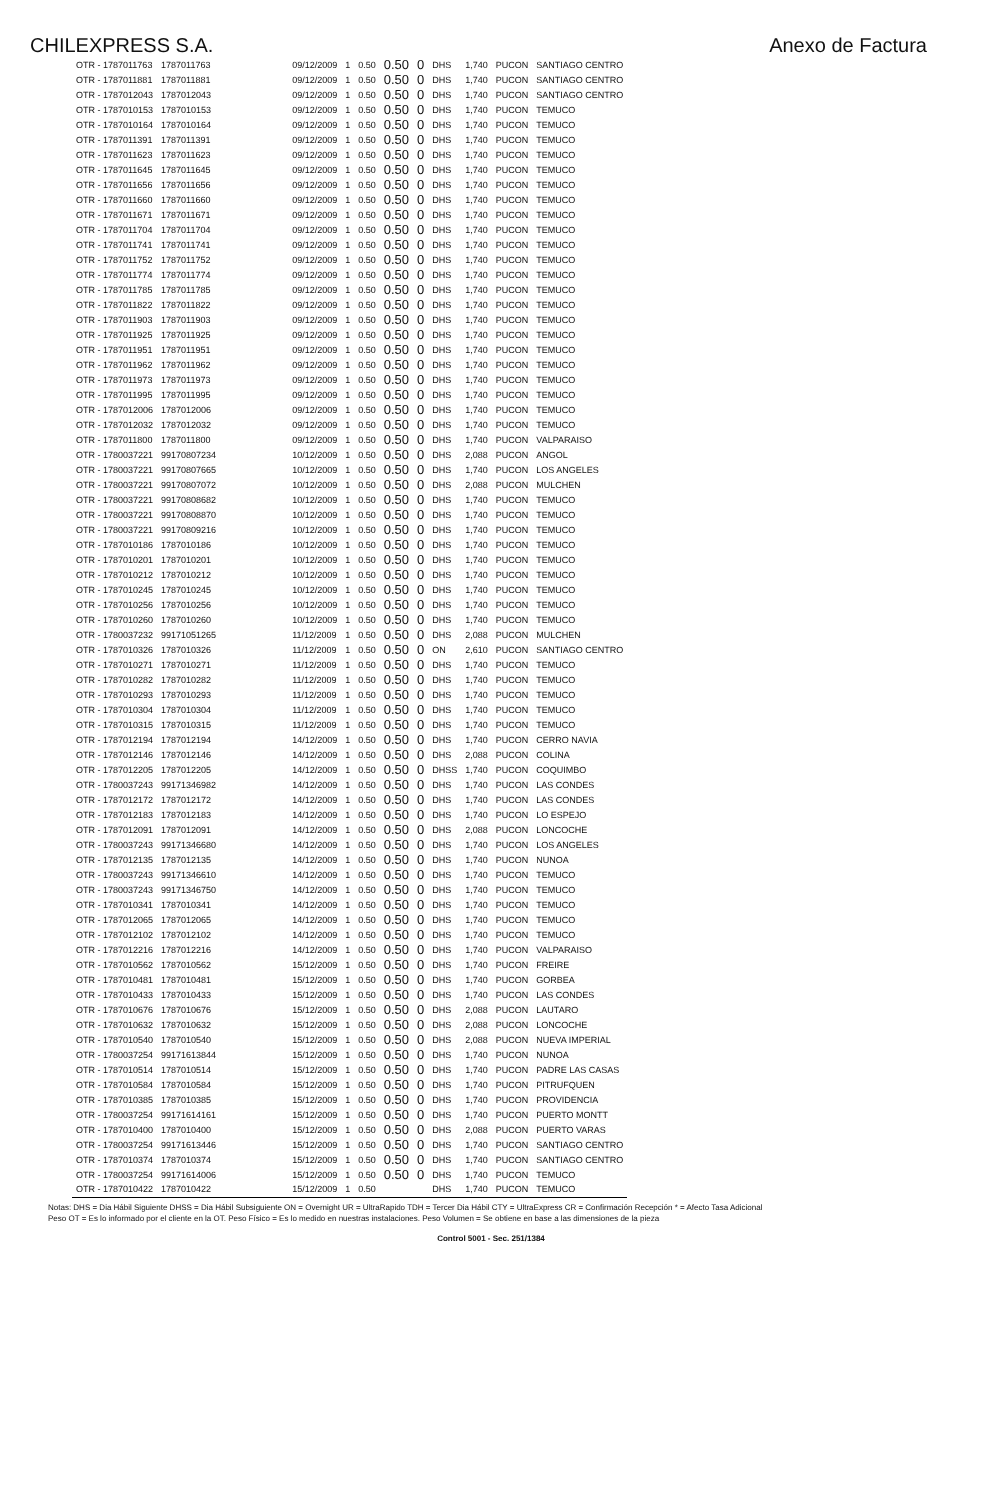CHILEXPRESS S.A. Anexo de Factura
| OTR - 1787011763 | 1787011763 | | 09/12/2009 | 1 | 0.50 | 0.50 | 0 | DHS | 1,740 | PUCON | SANTIAGO CENTRO |
| OTR - 1787011881 | 1787011881 | | 09/12/2009 | 1 | 0.50 | 0.50 | 0 | DHS | 1,740 | PUCON | SANTIAGO CENTRO |
| OTR - 1787012043 | 1787012043 | | 09/12/2009 | 1 | 0.50 | 0.50 | 0 | DHS | 1,740 | PUCON | SANTIAGO CENTRO |
| OTR - 1787010153 | 1787010153 | | 09/12/2009 | 1 | 0.50 | 0.50 | 0 | DHS | 1,740 | PUCON | TEMUCO |
| OTR - 1787010164 | 1787010164 | | 09/12/2009 | 1 | 0.50 | 0.50 | 0 | DHS | 1,740 | PUCON | TEMUCO |
| OTR - 1787011391 | 1787011391 | | 09/12/2009 | 1 | 0.50 | 0.50 | 0 | DHS | 1,740 | PUCON | TEMUCO |
| OTR - 1787011623 | 1787011623 | | 09/12/2009 | 1 | 0.50 | 0.50 | 0 | DHS | 1,740 | PUCON | TEMUCO |
| OTR - 1787011645 | 1787011645 | | 09/12/2009 | 1 | 0.50 | 0.50 | 0 | DHS | 1,740 | PUCON | TEMUCO |
| OTR - 1787011656 | 1787011656 | | 09/12/2009 | 1 | 0.50 | 0.50 | 0 | DHS | 1,740 | PUCON | TEMUCO |
| OTR - 1787011660 | 1787011660 | | 09/12/2009 | 1 | 0.50 | 0.50 | 0 | DHS | 1,740 | PUCON | TEMUCO |
| OTR - 1787011671 | 1787011671 | | 09/12/2009 | 1 | 0.50 | 0.50 | 0 | DHS | 1,740 | PUCON | TEMUCO |
| OTR - 1787011704 | 1787011704 | | 09/12/2009 | 1 | 0.50 | 0.50 | 0 | DHS | 1,740 | PUCON | TEMUCO |
| OTR - 1787011741 | 1787011741 | | 09/12/2009 | 1 | 0.50 | 0.50 | 0 | DHS | 1,740 | PUCON | TEMUCO |
| OTR - 1787011752 | 1787011752 | | 09/12/2009 | 1 | 0.50 | 0.50 | 0 | DHS | 1,740 | PUCON | TEMUCO |
| OTR - 1787011774 | 1787011774 | | 09/12/2009 | 1 | 0.50 | 0.50 | 0 | DHS | 1,740 | PUCON | TEMUCO |
| OTR - 1787011785 | 1787011785 | | 09/12/2009 | 1 | 0.50 | 0.50 | 0 | DHS | 1,740 | PUCON | TEMUCO |
| OTR - 1787011822 | 1787011822 | | 09/12/2009 | 1 | 0.50 | 0.50 | 0 | DHS | 1,740 | PUCON | TEMUCO |
| OTR - 1787011903 | 1787011903 | | 09/12/2009 | 1 | 0.50 | 0.50 | 0 | DHS | 1,740 | PUCON | TEMUCO |
| OTR - 1787011925 | 1787011925 | | 09/12/2009 | 1 | 0.50 | 0.50 | 0 | DHS | 1,740 | PUCON | TEMUCO |
| OTR - 1787011951 | 1787011951 | | 09/12/2009 | 1 | 0.50 | 0.50 | 0 | DHS | 1,740 | PUCON | TEMUCO |
| OTR - 1787011962 | 1787011962 | | 09/12/2009 | 1 | 0.50 | 0.50 | 0 | DHS | 1,740 | PUCON | TEMUCO |
| OTR - 1787011973 | 1787011973 | | 09/12/2009 | 1 | 0.50 | 0.50 | 0 | DHS | 1,740 | PUCON | TEMUCO |
| OTR - 1787011995 | 1787011995 | | 09/12/2009 | 1 | 0.50 | 0.50 | 0 | DHS | 1,740 | PUCON | TEMUCO |
| OTR - 1787012006 | 1787012006 | | 09/12/2009 | 1 | 0.50 | 0.50 | 0 | DHS | 1,740 | PUCON | TEMUCO |
| OTR - 1787012032 | 1787012032 | | 09/12/2009 | 1 | 0.50 | 0.50 | 0 | DHS | 1,740 | PUCON | TEMUCO |
| OTR - 1787011800 | 1787011800 | | 09/12/2009 | 1 | 0.50 | 0.50 | 0 | DHS | 1,740 | PUCON | VALPARAISO |
| OTR - 1780037221 | 99170807234 | | 10/12/2009 | 1 | 0.50 | 0.50 | 0 | DHS | 2,088 | PUCON | ANGOL |
| OTR - 1780037221 | 99170807665 | | 10/12/2009 | 1 | 0.50 | 0.50 | 0 | DHS | 1,740 | PUCON | LOS ANGELES |
| OTR - 1780037221 | 99170807072 | | 10/12/2009 | 1 | 0.50 | 0.50 | 0 | DHS | 2,088 | PUCON | MULCHEN |
| OTR - 1780037221 | 99170808682 | | 10/12/2009 | 1 | 0.50 | 0.50 | 0 | DHS | 1,740 | PUCON | TEMUCO |
| OTR - 1780037221 | 99170808870 | | 10/12/2009 | 1 | 0.50 | 0.50 | 0 | DHS | 1,740 | PUCON | TEMUCO |
| OTR - 1780037221 | 99170809216 | | 10/12/2009 | 1 | 0.50 | 0.50 | 0 | DHS | 1,740 | PUCON | TEMUCO |
| OTR - 1787010186 | 1787010186 | | 10/12/2009 | 1 | 0.50 | 0.50 | 0 | DHS | 1,740 | PUCON | TEMUCO |
| OTR - 1787010201 | 1787010201 | | 10/12/2009 | 1 | 0.50 | 0.50 | 0 | DHS | 1,740 | PUCON | TEMUCO |
| OTR - 1787010212 | 1787010212 | | 10/12/2009 | 1 | 0.50 | 0.50 | 0 | DHS | 1,740 | PUCON | TEMUCO |
| OTR - 1787010245 | 1787010245 | | 10/12/2009 | 1 | 0.50 | 0.50 | 0 | DHS | 1,740 | PUCON | TEMUCO |
| OTR - 1787010256 | 1787010256 | | 10/12/2009 | 1 | 0.50 | 0.50 | 0 | DHS | 1,740 | PUCON | TEMUCO |
| OTR - 1787010260 | 1787010260 | | 10/12/2009 | 1 | 0.50 | 0.50 | 0 | DHS | 1,740 | PUCON | TEMUCO |
| OTR - 1780037232 | 99171051265 | | 11/12/2009 | 1 | 0.50 | 0.50 | 0 | DHS | 2,088 | PUCON | MULCHEN |
| OTR - 1787010326 | 1787010326 | | 11/12/2009 | 1 | 0.50 | 0.50 | 0 | ON | 2,610 | PUCON | SANTIAGO CENTRO |
| OTR - 1787010271 | 1787010271 | | 11/12/2009 | 1 | 0.50 | 0.50 | 0 | DHS | 1,740 | PUCON | TEMUCO |
| OTR - 1787010282 | 1787010282 | | 11/12/2009 | 1 | 0.50 | 0.50 | 0 | DHS | 1,740 | PUCON | TEMUCO |
| OTR - 1787010293 | 1787010293 | | 11/12/2009 | 1 | 0.50 | 0.50 | 0 | DHS | 1,740 | PUCON | TEMUCO |
| OTR - 1787010304 | 1787010304 | | 11/12/2009 | 1 | 0.50 | 0.50 | 0 | DHS | 1,740 | PUCON | TEMUCO |
| OTR - 1787010315 | 1787010315 | | 11/12/2009 | 1 | 0.50 | 0.50 | 0 | DHS | 1,740 | PUCON | TEMUCO |
| OTR - 1787012194 | 1787012194 | | 14/12/2009 | 1 | 0.50 | 0.50 | 0 | DHS | 1,740 | PUCON | CERRO NAVIA |
| OTR - 1787012146 | 1787012146 | | 14/12/2009 | 1 | 0.50 | 0.50 | 0 | DHS | 2,088 | PUCON | COLINA |
| OTR - 1787012205 | 1787012205 | | 14/12/2009 | 1 | 0.50 | 0.50 | 0 | DHSS | 1,740 | PUCON | COQUIMBO |
| OTR - 1780037243 | 99171346982 | | 14/12/2009 | 1 | 0.50 | 0.50 | 0 | DHS | 1,740 | PUCON | LAS CONDES |
| OTR - 1787012172 | 1787012172 | | 14/12/2009 | 1 | 0.50 | 0.50 | 0 | DHS | 1,740 | PUCON | LAS CONDES |
| OTR - 1787012183 | 1787012183 | | 14/12/2009 | 1 | 0.50 | 0.50 | 0 | DHS | 1,740 | PUCON | LO ESPEJO |
| OTR - 1787012091 | 1787012091 | | 14/12/2009 | 1 | 0.50 | 0.50 | 0 | DHS | 2,088 | PUCON | LONCOCHE |
| OTR - 1780037243 | 99171346680 | | 14/12/2009 | 1 | 0.50 | 0.50 | 0 | DHS | 1,740 | PUCON | LOS ANGELES |
| OTR - 1787012135 | 1787012135 | | 14/12/2009 | 1 | 0.50 | 0.50 | 0 | DHS | 1,740 | PUCON | NUNOA |
| OTR - 1780037243 | 99171346610 | | 14/12/2009 | 1 | 0.50 | 0.50 | 0 | DHS | 1,740 | PUCON | TEMUCO |
| OTR - 1780037243 | 99171346750 | | 14/12/2009 | 1 | 0.50 | 0.50 | 0 | DHS | 1,740 | PUCON | TEMUCO |
| OTR - 1787010341 | 1787010341 | | 14/12/2009 | 1 | 0.50 | 0.50 | 0 | DHS | 1,740 | PUCON | TEMUCO |
| OTR - 1787012065 | 1787012065 | | 14/12/2009 | 1 | 0.50 | 0.50 | 0 | DHS | 1,740 | PUCON | TEMUCO |
| OTR - 1787012102 | 1787012102 | | 14/12/2009 | 1 | 0.50 | 0.50 | 0 | DHS | 1,740 | PUCON | TEMUCO |
| OTR - 1787012216 | 1787012216 | | 14/12/2009 | 1 | 0.50 | 0.50 | 0 | DHS | 1,740 | PUCON | VALPARAISO |
| OTR - 1787010562 | 1787010562 | | 15/12/2009 | 1 | 0.50 | 0.50 | 0 | DHS | 1,740 | PUCON | FREIRE |
| OTR - 1787010481 | 1787010481 | | 15/12/2009 | 1 | 0.50 | 0.50 | 0 | DHS | 1,740 | PUCON | GORBEA |
| OTR - 1787010433 | 1787010433 | | 15/12/2009 | 1 | 0.50 | 0.50 | 0 | DHS | 1,740 | PUCON | LAS CONDES |
| OTR - 1787010676 | 1787010676 | | 15/12/2009 | 1 | 0.50 | 0.50 | 0 | DHS | 2,088 | PUCON | LAUTARO |
| OTR - 1787010632 | 1787010632 | | 15/12/2009 | 1 | 0.50 | 0.50 | 0 | DHS | 2,088 | PUCON | LONCOCHE |
| OTR - 1787010540 | 1787010540 | | 15/12/2009 | 1 | 0.50 | 0.50 | 0 | DHS | 2,088 | PUCON | NUEVA IMPERIAL |
| OTR - 1780037254 | 99171613844 | | 15/12/2009 | 1 | 0.50 | 0.50 | 0 | DHS | 1,740 | PUCON | NUNOA |
| OTR - 1787010514 | 1787010514 | | 15/12/2009 | 1 | 0.50 | 0.50 | 0 | DHS | 1,740 | PUCON | PADRE LAS CASAS |
| OTR - 1787010584 | 1787010584 | | 15/12/2009 | 1 | 0.50 | 0.50 | 0 | DHS | 1,740 | PUCON | PITRUFQUEN |
| OTR - 1787010385 | 1787010385 | | 15/12/2009 | 1 | 0.50 | 0.50 | 0 | DHS | 1,740 | PUCON | PROVIDENCIA |
| OTR - 1780037254 | 99171614161 | | 15/12/2009 | 1 | 0.50 | 0.50 | 0 | DHS | 1,740 | PUCON | PUERTO MONTT |
| OTR - 1787010400 | 1787010400 | | 15/12/2009 | 1 | 0.50 | 0.50 | 0 | DHS | 2,088 | PUCON | PUERTO VARAS |
| OTR - 1780037254 | 99171613446 | | 15/12/2009 | 1 | 0.50 | 0.50 | 0 | DHS | 1,740 | PUCON | SANTIAGO CENTRO |
| OTR - 1787010374 | 1787010374 | | 15/12/2009 | 1 | 0.50 | 0.50 | 0 | DHS | 1,740 | PUCON | SANTIAGO CENTRO |
| OTR - 1780037254 | 99171614006 | | 15/12/2009 | 1 | 0.50 | 0.50 | 0 | DHS | 1,740 | PUCON | TEMUCO |
| OTR - 1787010422 | 1787010422 | | 15/12/2009 | 1 | 0.50 | | | DHS | 1,740 | PUCON | TEMUCO |
Notas: DHS = Dia Hábil Siguiente DHSS = Dia Hábil Subsiguiente ON = Overnight UR = UltraRapido TDH = Tercer Dia Hábil CTY = UltraExpress CR = Confirmación Recepción * = Afecto Tasa Adicional
Peso OT = Es lo informado por el cliente en la OT. Peso Físico = Es lo medido en nuestras instalaciones. Peso Volumen = Se obtiene en base a las dimensiones de la pieza
Control 5001 - Sec. 251/1384